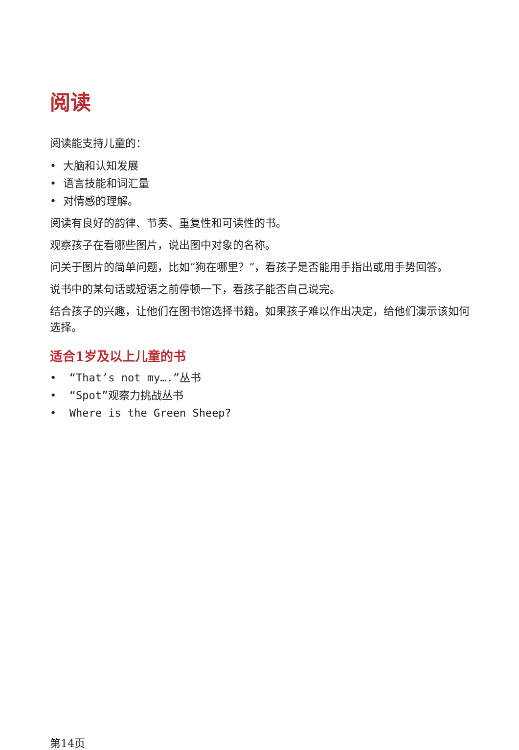阅读
阅读能支持儿童的：
• 大脑和认知发展
• 语言技能和词汇量
• 对情感的理解。
阅读有良好的韵律、节奏、重复性和可读性的书。
观察孩子在看哪些图片，说出图中对象的名称。
问关于图片的简单问题，比如“狗在哪里？”，看孩子是否能用手指出或用手势回答。
说书中的某句话或短语之前停顿一下，看孩子能否自己说完。
结合孩子的兴趣，让他们在图书馆选择书籍。如果孩子难以作出决定，给他们演示该如何选择。
适合1岁及以上儿童的书
• “That’s not my….”丛书
• “Spot”观察力挑战丛书
• Where is the Green Sheep?
第14页